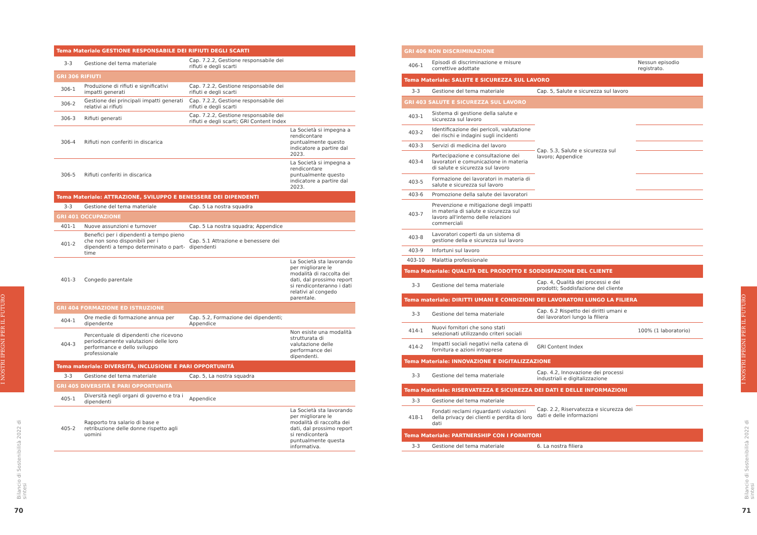I NOSTRI IPEGNI PER IL FUTURO
Bilancio di Sostenibilità 2022 di sintesi
70
I NOSTRI IPEGNI PER IL FUTURO
Bilancio di Sostenibilità 2022 di sintesi
71
| Tema Materiale GESTIONE RESPONSABILE DEI RIFIUTI DEGLI SCARTI | | | |
| 3-3 | Gestione del tema materiale | Cap. 7.2.2, Gestione responsabile dei rifiuti e degli scarti | |
| GRI 306 RIFIUTI | | | |
| 306-1 | Produzione di rifiuti e significativi impatti generati | Cap. 7.2.2, Gestione responsabile dei rifiuti e degli scarti | |
| 306-2 | Gestione dei principali impatti generati relativi ai rifiuti | Cap. 7.2.2, Gestione responsabile dei rifiuti e degli scarti | |
| 306-3 | Rifiuti generati | Cap. 7.2.2, Gestione responsabile dei rifiuti e degli scarti; GRI Content Index | |
| 306-4 | Rifiuti non conferiti in discarica | | La Società si impegna a rendicontare puntualmente questo indicatore a partire dal 2023. |
| 306-5 | Rifiuti conferiti in discarica | | La Società si impegna a rendicontare puntualmente questo indicatore a partire dal 2023. |
| Tema Materiale: ATTRAZIONE, SVILUPPO E BENESSERE DEI DIPENDENTI | | | |
| 3-3 | Gestione del tema materiale | Cap. 5 La nostra squadra | |
| GRI 401 OCCUPAZIONE | | | |
| 401-1 | Nuove assunzioni e turnover | Cap. 5 La nostra squadra; Appendice | |
| 401-2 | Benefici per i dipendenti a tempo pieno che non sono disponibili per i dipendenti a tempo determinato o part-time | Cap. 5.1 Attrazione e benessere dei dipendenti | |
| 401-3 | Congedo parentale | | La Società sta lavorando per migliorare le modalità di raccolta dei dati, dal prossimo report si rendiconteranno i dati relativi al congedo parentale. |
| GRI 404 FORMAZIONE ED ISTRUZIONE | | | |
| 404-1 | Ore medie di formazione annua per dipendente | Cap. 5.2, Formazione dei dipendenti; Appendice | |
| 404-3 | Percentuale di dipendenti che ricevono periodicamente valutazioni delle loro performance e dello sviluppo professionale | | Non esiste una modalità strutturata di valutazione delle performance dei dipendenti. |
| Tema materiale: DIVERSITÁ, INCLUSIONE E PARI OPPORTUNITÁ | | | |
| 3-3 | Gestione del tema materiale | Cap. 5, La nostra squadra | |
| GRI 405 DIVERSITÀ E PARI OPPORTUNITÀ | | | |
| 405-1 | Diversità negli organi di governo e tra i dipendenti | Appendice | |
| 405-2 | Rapporto tra salario di base e retribuzione delle donne rispetto agli uomini | | La Società sta lavorando per migliorare le modalità di raccolta dei dati, dal prossimo report si rendiconterà puntualmente questa informativa. |
| GRI 406 NON DISCRIMINAZIONE | | | |
| 406-1 | Episodi di discriminazione e misure correttive adottate | | Nessun episodio registrato. |
| Tema Materiale: SALUTE E SICUREZZA SUL LAVORO | | | |
| 3-3 | Gestione del tema materiale | Cap. 5, Salute e sicurezza sul lavoro | |
| GRI 403 SALUTE E SICUREZZA SUL LAVORO | | | |
| 403-1 | Sistema di gestione della salute e sicurezza sul lavoro | Cap. 5.3, Salute e sicurezza sul lavoro; Appendice | |
| 403-2 | Identificazione dei pericoli, valutazione dei rischi e indagini sugli incidenti | | |
| 403-3 | Servizi di medicina del lavoro | | |
| 403-4 | Partecipazione e consultazione dei lavoratori e comunicazione in materia di salute e sicurezza sul lavoro | | |
| 403-5 | Formazione dei lavoratori in materia di salute e sicurezza sul lavoro | | |
| 403-6 | Promozione della salute dei lavoratori | | |
| 403-7 | Prevenzione e mitigazione degli impatti in materia di salute e sicurezza sul lavoro all'interno delle relazioni commerciali | | |
| 403-8 | Lavoratori coperti da un sistema di gestione della e sicurezza sul lavoro | | |
| 403-9 | Infortuni sul lavoro | | |
| 403-10 | Malattia professionale | | |
| Tema Materiale: QUALITÀ DEL PRODOTTO E SODDISFAZIONE DEL CLIENTE | | | |
| 3-3 | Gestione del tema materiale | Cap. 4, Qualità dei processi e dei prodotti; Soddisfazione del cliente | |
| Tema materiale: DIRITTI UMANI E CONDIZIONI DEI LAVORATORI LUNGO LA FILIERA | | | |
| 3-3 | Gestione del tema materiale | Cap. 6.2 Rispetto dei diritti umani e dei lavoratori lungo la filiera | |
| 414-1 | Nuovi fornitori che sono stati selezionati utilizzando criteri sociali | | 100% (1 laboratorio) |
| 414-2 | Impatti sociali negativi nella catena di fornitura e azioni intraprese | GRI Content Index | |
| Tema Materiale: INNOVAZIONE E DIGITALIZZAZIONE | | | |
| 3-3 | Gestione del tema materiale | Cap. 4.2, Innovazione dei processi industriali e digitalizzazione | |
| Tema Materiale: RISERVATEZZA E SICUREZZA DEI DATI E DELLE INFORMAZIONI | | | |
| 3-3 | Gestione del tema materiale | Cap. 2.2, Riservatezza e sicurezza dei dati e delle informazioni | |
| 418-1 | Fondati reclami riguardanti violazioni della privacy dei clienti e perdita di loro dati | | |
| Tema Materiale: PARTNERSHIP CON I FORNITORI | | | |
| 3-3 | Gestione del tema materiale | 6. La nostra filiera | |